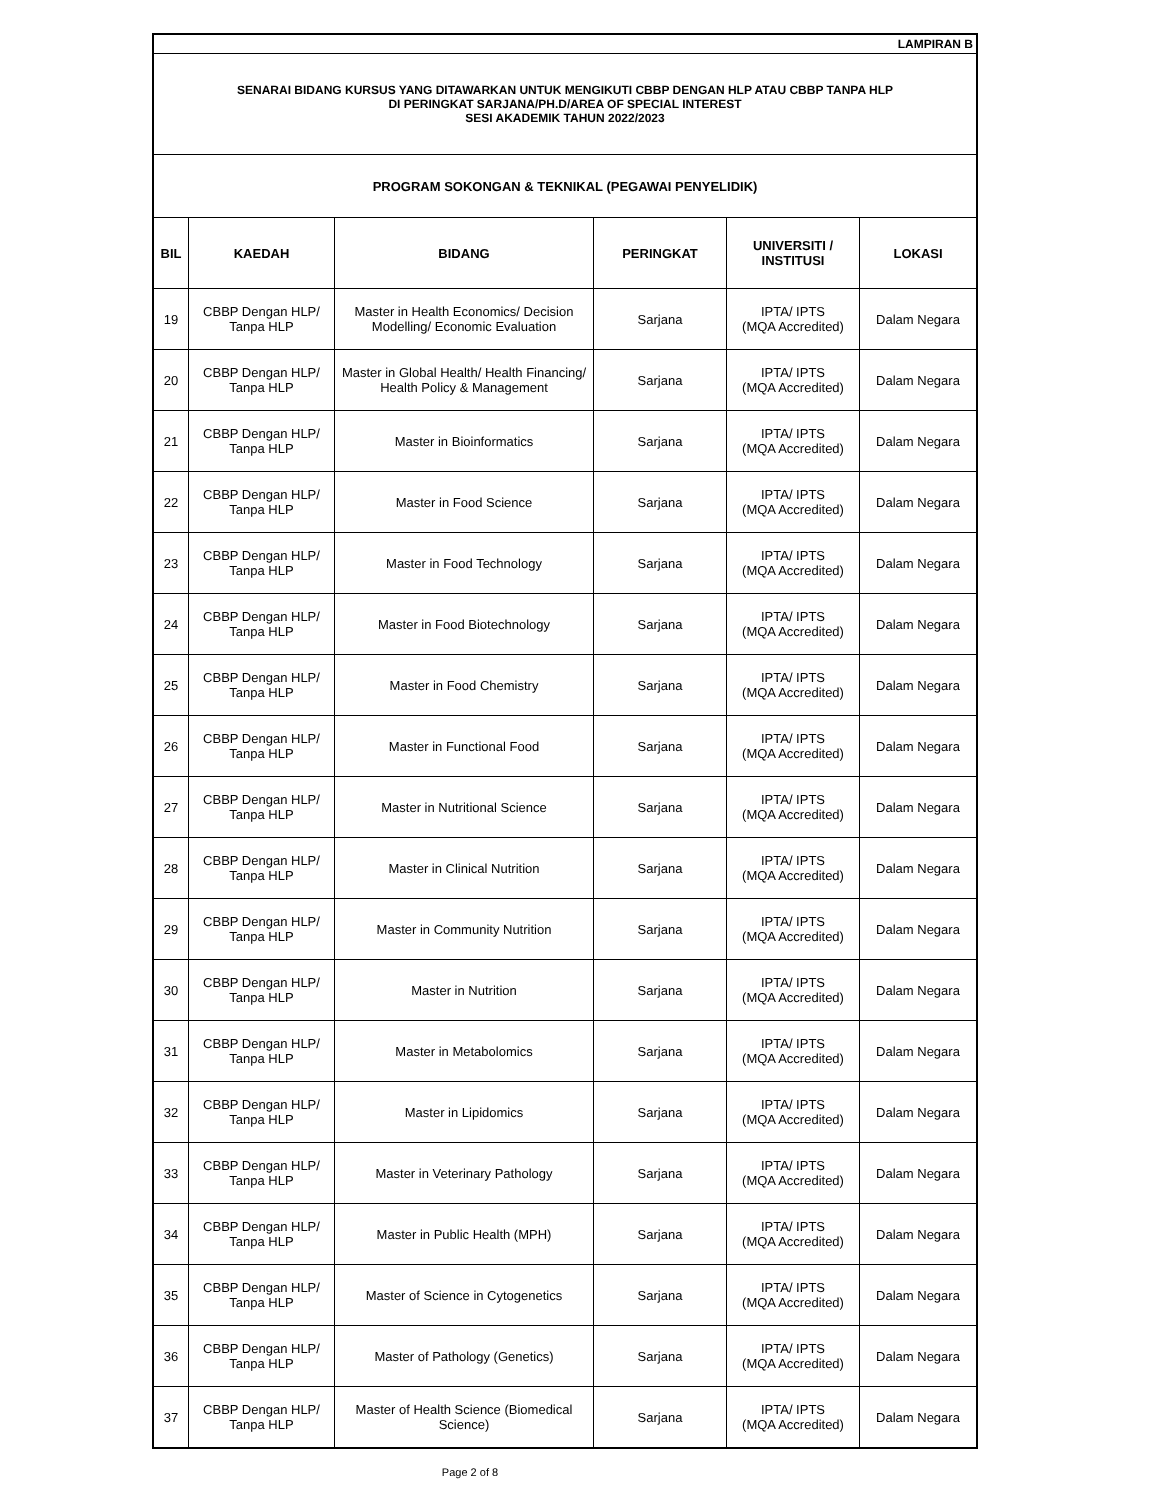| LAMPIRAN B | | | | | |
| SENARAI BIDANG KURSUS YANG DITAWARKAN UNTUK MENGIKUTI CBBP DENGAN HLP ATAU CBBP TANPA HLP DI PERINGKAT SARJANA/PH.D/AREA OF SPECIAL INTEREST SESI AKADEMIK TAHUN 2022/2023 | | | | | |
| PROGRAM SOKONGAN & TEKNIKAL (PEGAWAI PENYELIDIK) | | | | | |
| BIL | KAEDAH | BIDANG | PERINGKAT | UNIVERSITI / INSTITUSI | LOKASI |
| 19 | CBBP Dengan HLP/ Tanpa HLP | Master in Health Economics/ Decision Modelling/ Economic Evaluation | Sarjana | IPTA/ IPTS (MQA Accredited) | Dalam Negara |
| 20 | CBBP Dengan HLP/ Tanpa HLP | Master in Global Health/ Health Financing/ Health Policy & Management | Sarjana | IPTA/ IPTS (MQA Accredited) | Dalam Negara |
| 21 | CBBP Dengan HLP/ Tanpa HLP | Master in Bioinformatics | Sarjana | IPTA/ IPTS (MQA Accredited) | Dalam Negara |
| 22 | CBBP Dengan HLP/ Tanpa HLP | Master in Food Science | Sarjana | IPTA/ IPTS (MQA Accredited) | Dalam Negara |
| 23 | CBBP Dengan HLP/ Tanpa HLP | Master in Food Technology | Sarjana | IPTA/ IPTS (MQA Accredited) | Dalam Negara |
| 24 | CBBP Dengan HLP/ Tanpa HLP | Master in Food Biotechnology | Sarjana | IPTA/ IPTS (MQA Accredited) | Dalam Negara |
| 25 | CBBP Dengan HLP/ Tanpa HLP | Master in Food Chemistry | Sarjana | IPTA/ IPTS (MQA Accredited) | Dalam Negara |
| 26 | CBBP Dengan HLP/ Tanpa HLP | Master in Functional Food | Sarjana | IPTA/ IPTS (MQA Accredited) | Dalam Negara |
| 27 | CBBP Dengan HLP/ Tanpa HLP | Master in Nutritional Science | Sarjana | IPTA/ IPTS (MQA Accredited) | Dalam Negara |
| 28 | CBBP Dengan HLP/ Tanpa HLP | Master in Clinical Nutrition | Sarjana | IPTA/ IPTS (MQA Accredited) | Dalam Negara |
| 29 | CBBP Dengan HLP/ Tanpa HLP | Master in Community Nutrition | Sarjana | IPTA/ IPTS (MQA Accredited) | Dalam Negara |
| 30 | CBBP Dengan HLP/ Tanpa HLP | Master in Nutrition | Sarjana | IPTA/ IPTS (MQA Accredited) | Dalam Negara |
| 31 | CBBP Dengan HLP/ Tanpa HLP | Master in Metabolomics | Sarjana | IPTA/ IPTS (MQA Accredited) | Dalam Negara |
| 32 | CBBP Dengan HLP/ Tanpa HLP | Master in Lipidomics | Sarjana | IPTA/ IPTS (MQA Accredited) | Dalam Negara |
| 33 | CBBP Dengan HLP/ Tanpa HLP | Master in Veterinary Pathology | Sarjana | IPTA/ IPTS (MQA Accredited) | Dalam Negara |
| 34 | CBBP Dengan HLP/ Tanpa HLP | Master in Public Health (MPH) | Sarjana | IPTA/ IPTS (MQA Accredited) | Dalam Negara |
| 35 | CBBP Dengan HLP/ Tanpa HLP | Master of Science in Cytogenetics | Sarjana | IPTA/ IPTS (MQA Accredited) | Dalam Negara |
| 36 | CBBP Dengan HLP/ Tanpa HLP | Master of Pathology (Genetics) | Sarjana | IPTA/ IPTS (MQA Accredited) | Dalam Negara |
| 37 | CBBP Dengan HLP/ Tanpa HLP | Master of Health Science (Biomedical Science) | Sarjana | IPTA/ IPTS (MQA Accredited) | Dalam Negara |
Page 2 of 8